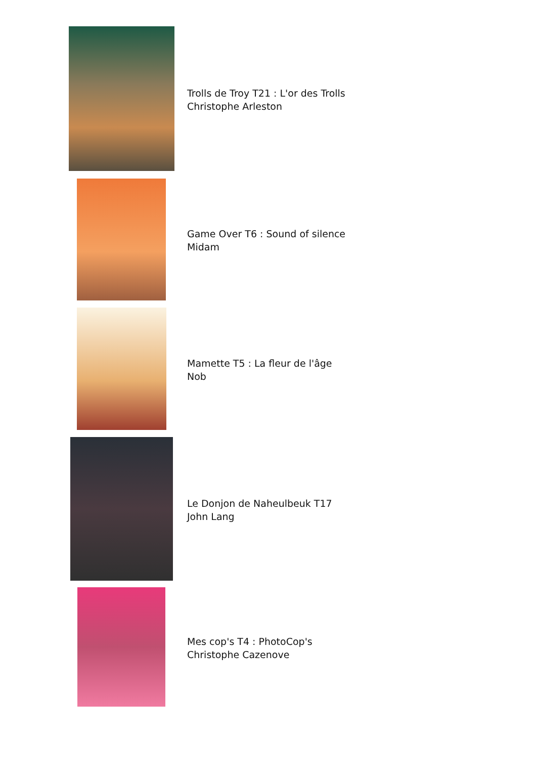| | Trolls de Troy T21 : L'or des Trolls Christophe Arleston |
| | Game Over T6 : Sound of silence Midam |
| | Mamette T5 : La fleur de l'âge Nob |
| | Le Donjon de Naheulbeuk T17 John Lang |
| | Mes cop's T4 : PhotoCop's Christophe Cazenove |